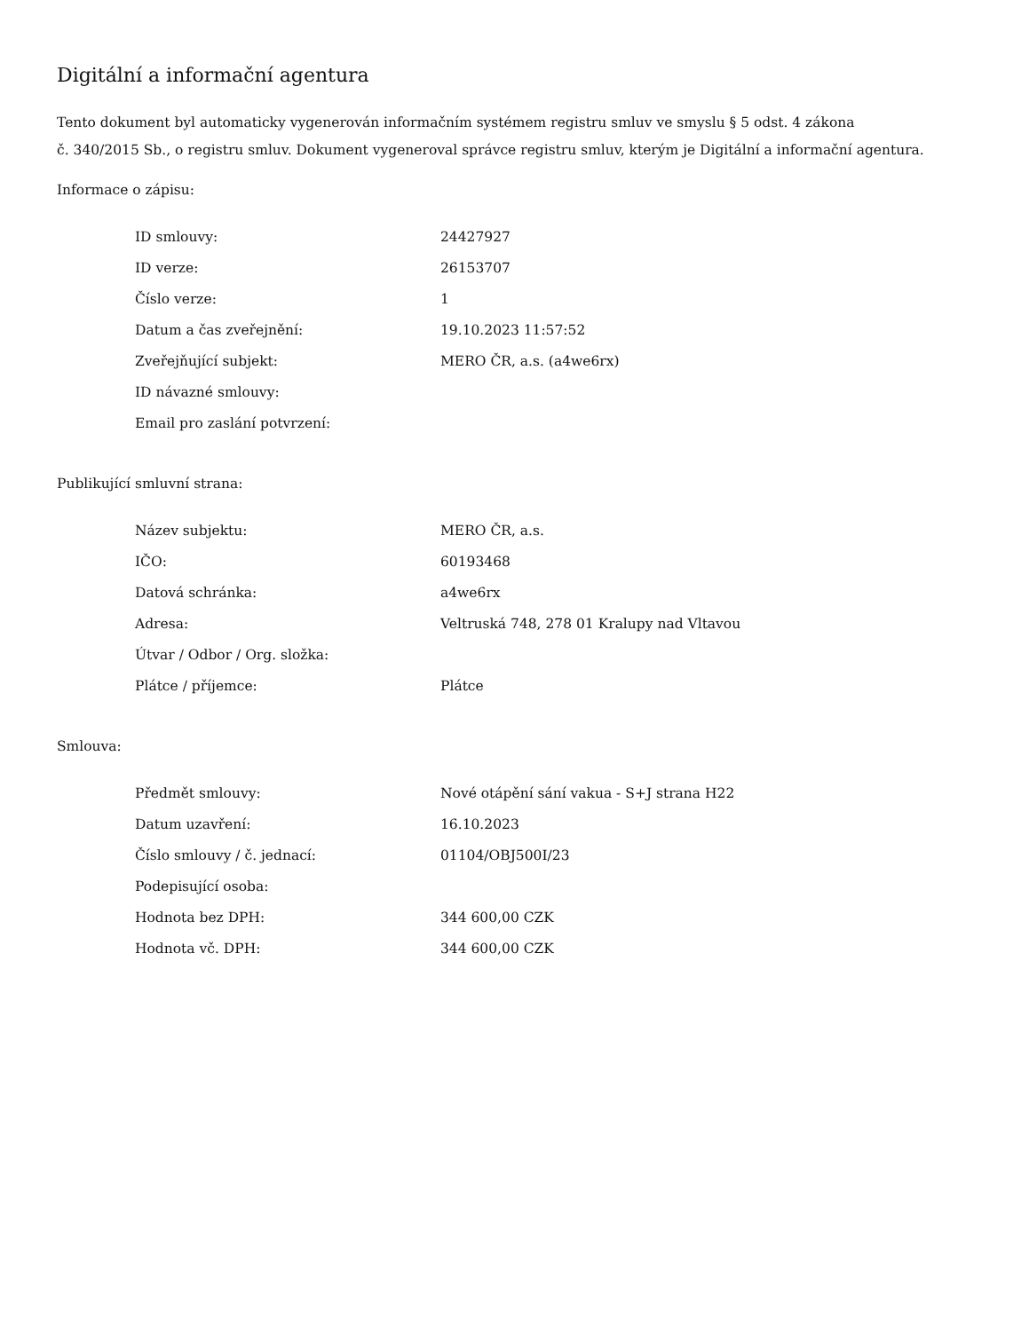Digitální a informační agentura
Tento dokument byl automaticky vygenerován informačním systémem registru smluv ve smyslu § 5 odst. 4 zákona
č. 340/2015 Sb., o registru smluv. Dokument vygeneroval správce registru smluv, kterým je Digitální a informační agentura.
Informace o zápisu:
| ID smlouvy: | 24427927 |
| ID verze: | 26153707 |
| Číslo verze: | 1 |
| Datum a čas zveřejnění: | 19.10.2023 11:57:52 |
| Zveřejňující subjekt: | MERO ČR, a.s. (a4we6rx) |
| ID návazné smlouvy: | |
| Email pro zaslání potvrzení: | |
Publikující smluvní strana:
| Název subjektu: | MERO ČR, a.s. |
| IČO: | 60193468 |
| Datová schránka: | a4we6rx |
| Adresa: | Veltruská 748, 278 01 Kralupy nad Vltavou |
| Útvar / Odbor / Org. složka: | |
| Plátce / příjemce: | Plátce |
Smlouva:
| Předmět smlouvy: | Nové otápění sání vakua - S+J strana H22 |
| Datum uzavření: | 16.10.2023 |
| Číslo smlouvy / č. jednací: | 01104/OBJ500I/23 |
| Podepisující osoba: | |
| Hodnota bez DPH: | 344 600,00 CZK |
| Hodnota vč. DPH: | 344 600,00 CZK |